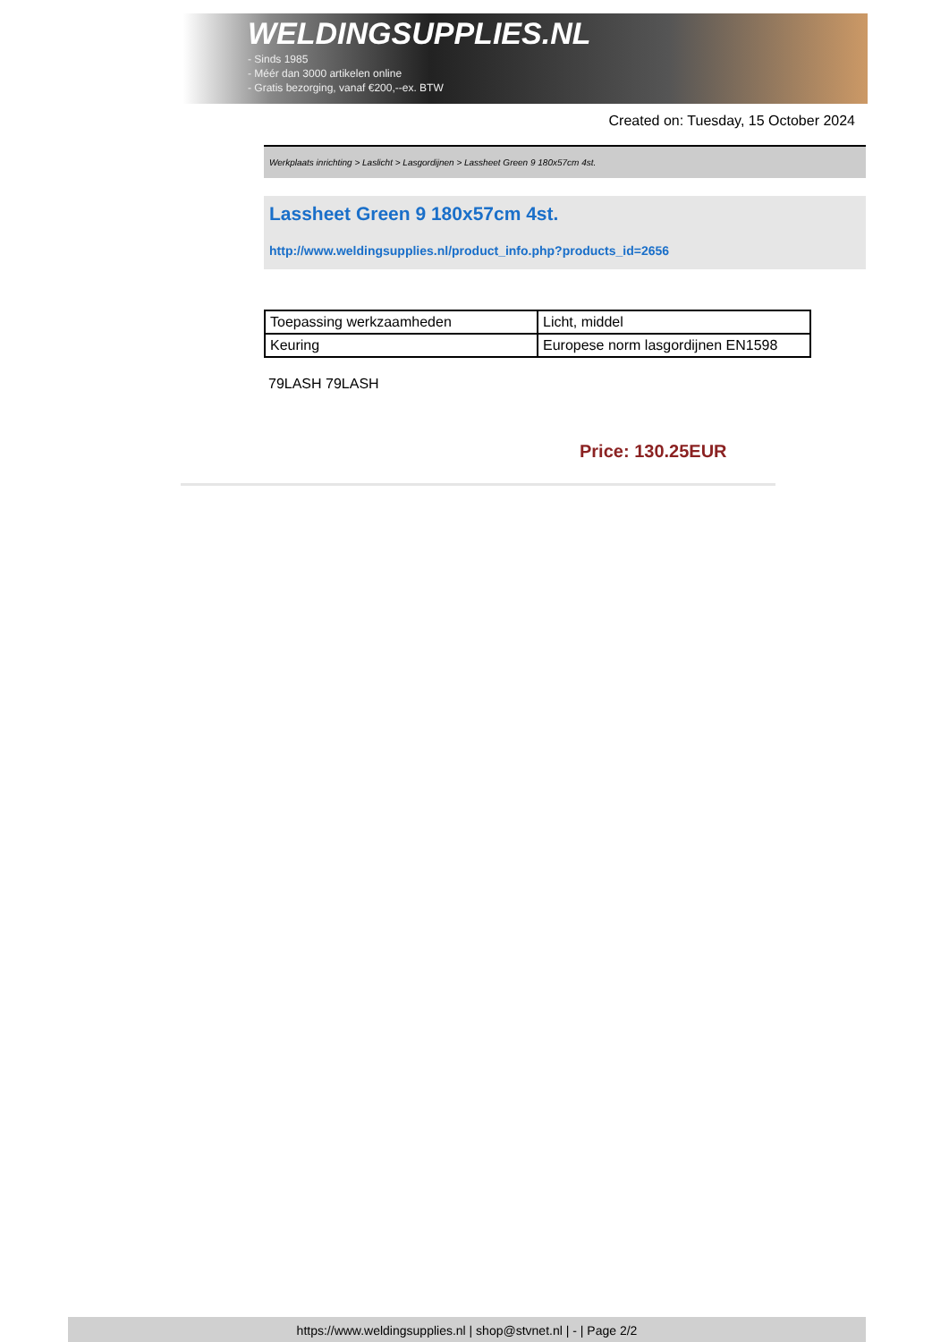WELDINGSUPPLIES.NL
- Sinds 1985
- Méér dan 3000 artikelen online
- Gratis bezorging, vanaf €200,--ex. BTW
Created on: Tuesday, 15 October 2024
Werkplaats inrichting > Laslicht > Lasgordijnen > Lassheet Green 9 180x57cm 4st.
Lassheet Green 9 180x57cm 4st.
http://www.weldingsupplies.nl/product_info.php?products_id=2656
| Toepassing werkzaamheden | Licht, middel |
| Keuring | Europese norm lasgordijnen EN1598 |
79LASH 79LASH
Price: 130.25EUR
https://www.weldingsupplies.nl | shop@stvnet.nl | - | Page 2/2